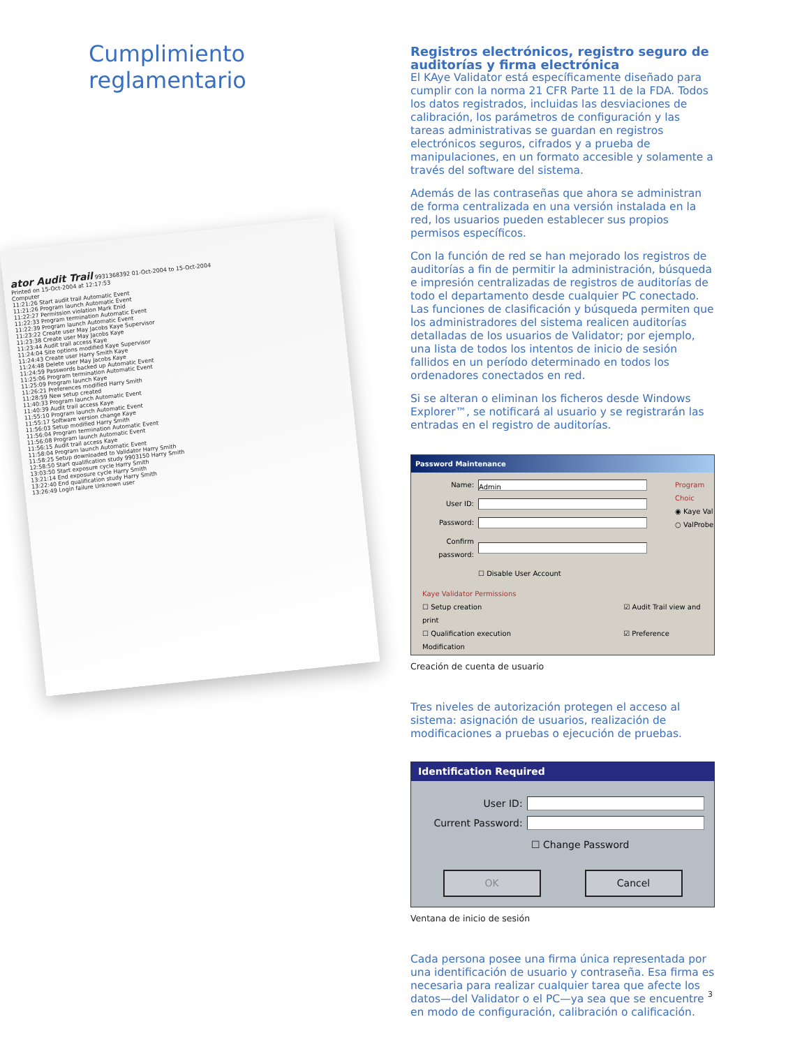Cumplimiento reglamentario
ator Audit Trail 9931368392 01-Oct-2004 to 15-Oct-2004
Printed on 15-Oct-2004 at 12:17:53
Computer
11:21:26 Start audit trail Automatic Event
11:21:26 Program launch Automatic Event
11:22:27 Permission violation Mark Enid
11:22:33 Program termination Automatic Event
11:22:39 Program launch Automatic Event
11:23:22 Create user May Jacobs Kaye Supervisor
11:23:38 Create user May Jacobs Kaye
11:23:44 Audit trail access Kaye
11:24:04 Site options modified Kaye Supervisor
11:24:43 Create user Harry Smith Kaye
11:24:48 Delete user May Jacobs Kaye
11:24:59 Passwords backed up Automatic Event
11:25:06 Program termination Automatic Event
11:25:09 Program launch Kaye
11:26:21 Preferences modified Harry Smith
11:28:59 New setup created
11:40:33 Program launch Automatic Event
11:40:39 Audit trail access Kaye
11:55:10 Program launch Automatic Event
11:55:17 Software version change Kaye
11:56:03 Setup modified Harry Smith
11:56:04 Program termination Automatic Event
11:56:08 Program launch Automatic Event
11:56:15 Audit trail access Kaye
11:58:04 Program launch Automatic Event
11:58:25 Setup downloaded to Validator Harry Smith
12:58:50 Start qualification study 9903150 Harry Smith
13:03:50 Start exposure cycle Harry Smith
13:21:14 End exposure cycle Harry Smith
13:22:40 End qualification study Harry Smith
13:26:49 Login failure Unknown user
Registros electrónicos, registro seguro de auditorías y firma electrónica
El KAye Validator está específicamente diseñado para cumplir con la norma 21 CFR Parte 11 de la FDA. Todos los datos registrados, incluidas las desviaciones de calibración, los parámetros de configuración y las tareas administrativas se guardan en registros electrónicos seguros, cifrados y a prueba de manipulaciones, en un formato accesible y solamente a través del software del sistema.
Además de las contraseñas que ahora se administran de forma centralizada en una versión instalada en la red, los usuarios pueden establecer sus propios permisos específicos.
Con la función de red se han mejorado los registros de auditorías a fin de permitir la administración, búsqueda e impresión centralizadas de registros de auditorías de todo el departamento desde cualquier PC conectado. Las funciones de clasificación y búsqueda permiten que los administradores del sistema realicen auditorías detalladas de los usuarios de Validator; por ejemplo, una lista de todos los intentos de inicio de sesión fallidos en un período determinado en todos los ordenadores conectados en red.
Si se alteran o eliminan los ficheros desde Windows Explorer™, se notificará al usuario y se registrarán las entradas en el registro de auditorías.
Password Maintenance
Name:
Admin
User ID:
Password:
Confirm password:
☐ Disable User Account
Program Choic
◉ Kaye Val
○ ValProbe
Kaye Validator Permissions
☐ Setup creation ☑ Audit Trail view and print
☐ Qualification execution ☑ Preference Modification
Creación de cuenta de usuario
Tres niveles de autorización protegen el acceso al sistema: asignación de usuarios, realización de modificaciones a pruebas o ejecución de pruebas.
Identification Required
User ID:
Current Password:
☐ Change Password
OK Cancel
Ventana de inicio de sesión
Cada persona posee una firma única representada por una identificación de usuario y contraseña. Esa firma es necesaria para realizar cualquier tarea que afecte los datos—del Validator o el PC—ya sea que se encuentre en modo de configuración, calibración o calificación.
3